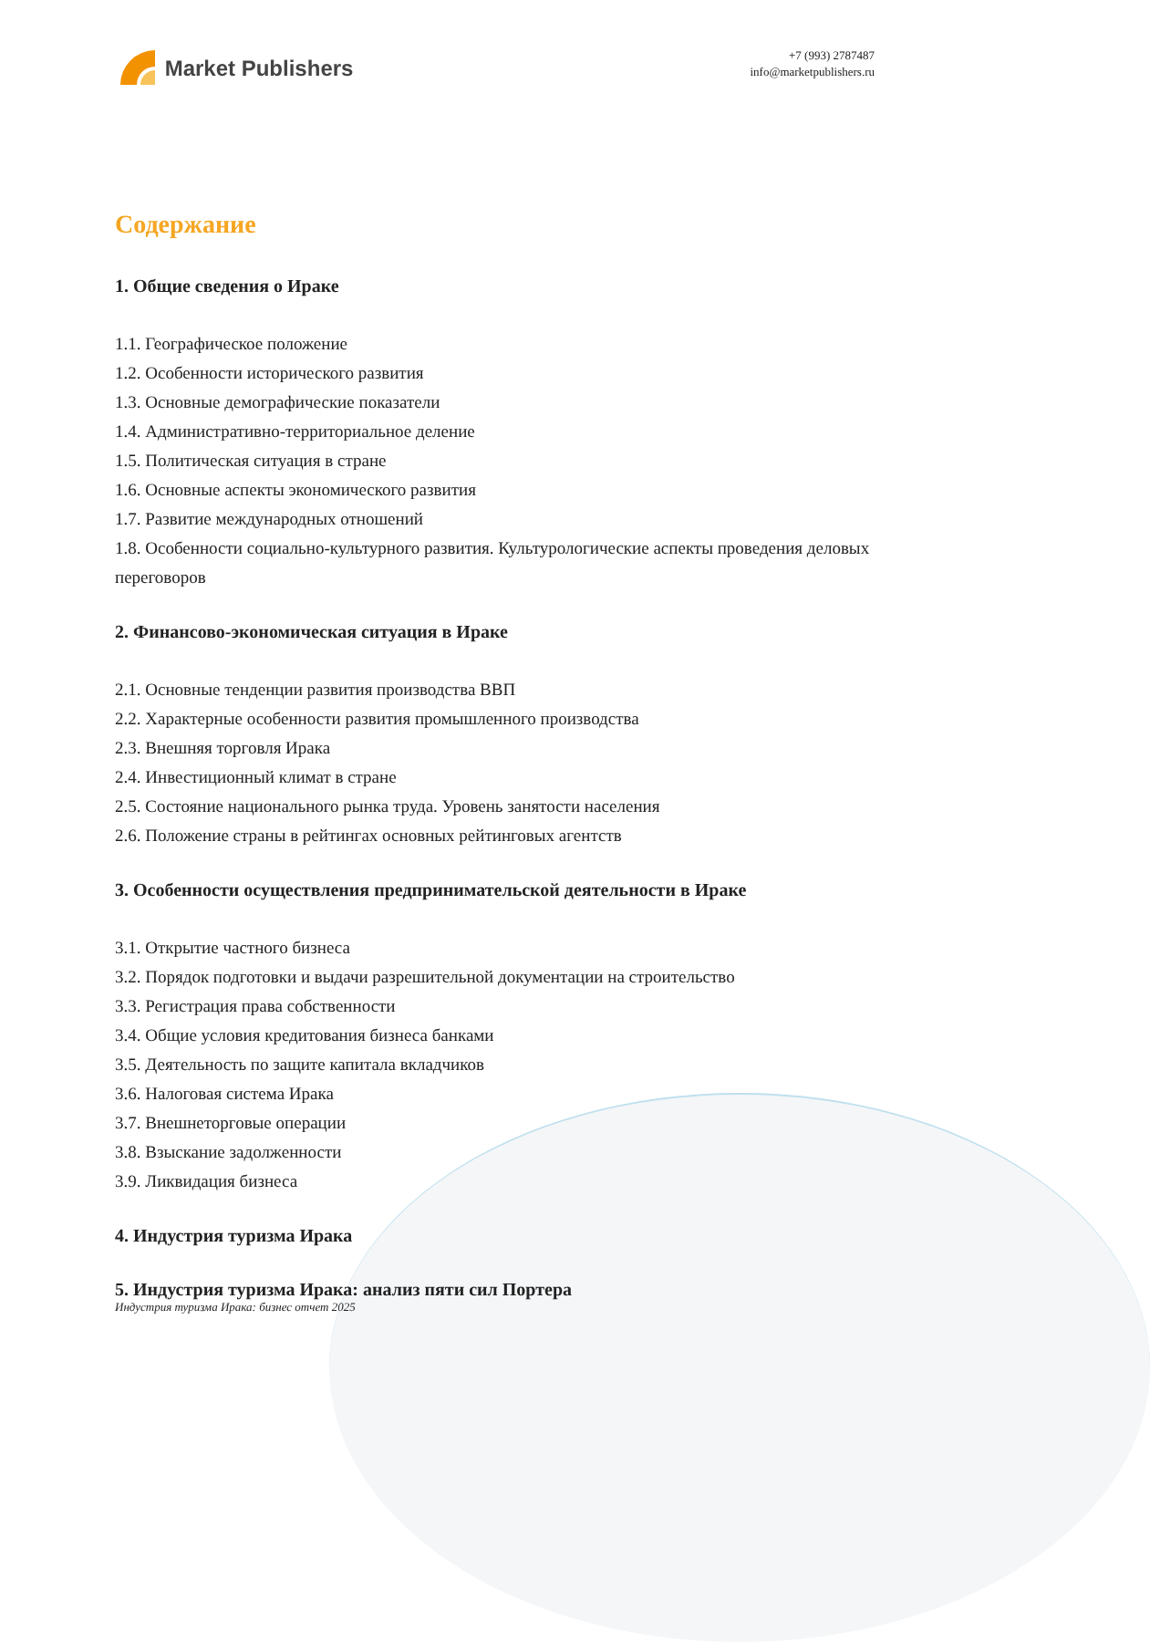Market Publishers
+7 (993) 2787487
info@marketpublishers.ru
Содержание
1. Общие сведения о Ираке
1.1. Географическое положение
1.2. Особенности исторического развития
1.3. Основные демографические показатели
1.4. Административно-территориальное деление
1.5. Политическая ситуация в стране
1.6. Основные аспекты экономического развития
1.7. Развитие международных отношений
1.8. Особенности социально-культурного развития. Культурологические аспекты проведения деловых переговоров
2. Финансово-экономическая ситуация в Ираке
2.1. Основные тенденции развития производства ВВП
2.2. Характерные особенности развития промышленного производства
2.3. Внешняя торговля Ирака
2.4. Инвестиционный климат в стране
2.5. Состояние национального рынка труда. Уровень занятости населения
2.6. Положение страны в рейтингах основных рейтинговых агентств
3. Особенности осуществления предпринимательской деятельности в Ираке
3.1. Открытие частного бизнеса
3.2. Порядок подготовки и выдачи разрешительной документации на строительство
3.3. Регистрация права собственности
3.4. Общие условия кредитования бизнеса банками
3.5. Деятельность по защите капитала вкладчиков
3.6. Налоговая система Ирака
3.7. Внешнеторговые операции
3.8. Взыскание задолженности
3.9. Ликвидация бизнеса
4. Индустрия туризма Ирака
5. Индустрия туризма Ирака: анализ пяти сил Портера
Индустрия туризма Ирака: бизнес отчет 2025